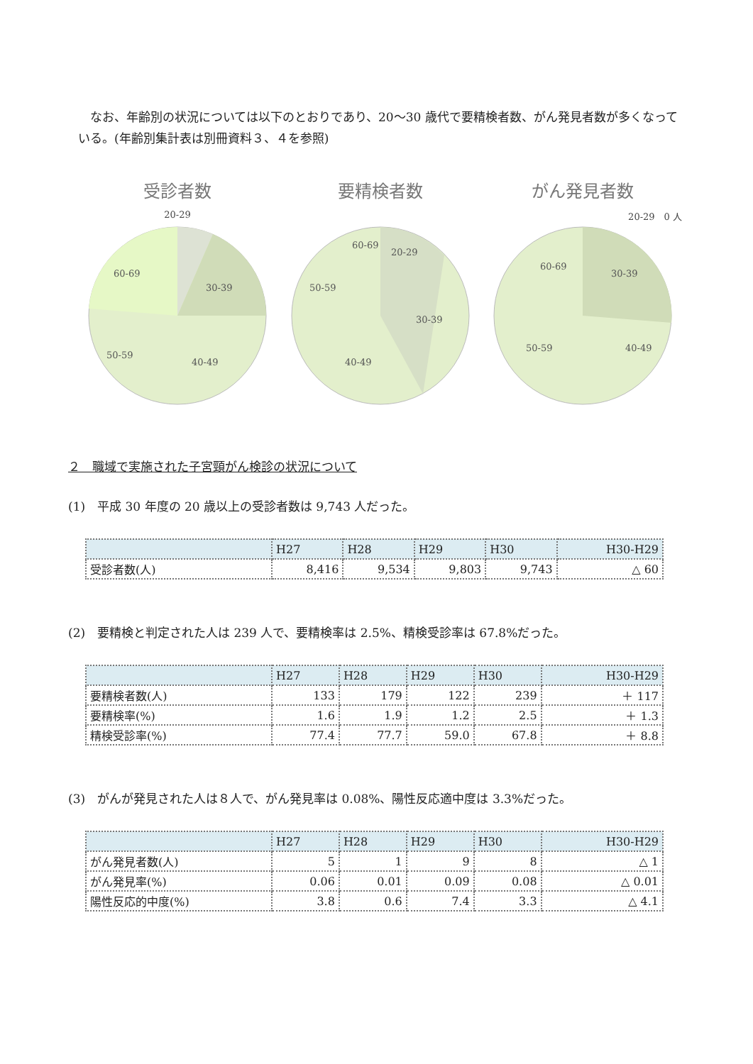なお、年齢別の状況については以下のとおりであり、20～30 歳代で要精検者数、がん発見者数が多くなっている。(年齢別集計表は別冊資料３、４を参照)
受診者数
20-29
30-39
40-49
50-59
60-69
要精検者数
20-29
30-39
40-49
50-59
60-69
がん発見者数
20-29　0 人
30-39
40-49
50-59
60-69
２　職域で実施された子宮頸がん検診の状況について
(1)　平成 30 年度の 20 歳以上の受診者数は 9,743 人だった。
| | H27 | H28 | H29 | H30 | H30-H29 |
| --- | --- | --- | --- | --- | --- |
| 受診者数(人) | 8,416 | 9,534 | 9,803 | 9,743 | △ 60 |
(2)　要精検と判定された人は 239 人で、要精検率は 2.5%、精検受診率は 67.8%だった。
| | H27 | H28 | H29 | H30 | H30-H29 |
| --- | --- | --- | --- | --- | --- |
| 要精検者数(人) | 133 | 179 | 122 | 239 | ＋ 117 |
| 要精検率(%) | 1.6 | 1.9 | 1.2 | 2.5 | ＋ 1.3 |
| 精検受診率(%) | 77.4 | 77.7 | 59.0 | 67.8 | ＋ 8.8 |
(3)　がんが発見された人は８人で、がん発見率は 0.08%、陽性反応適中度は 3.3%だった。
| | H27 | H28 | H29 | H30 | H30-H29 |
| --- | --- | --- | --- | --- | --- |
| がん発見者数(人) | 5 | 1 | 9 | 8 | △ 1 |
| がん発見率(%) | 0.06 | 0.01 | 0.09 | 0.08 | △ 0.01 |
| 陽性反応的中度(%) | 3.8 | 0.6 | 7.4 | 3.3 | △ 4.1 |